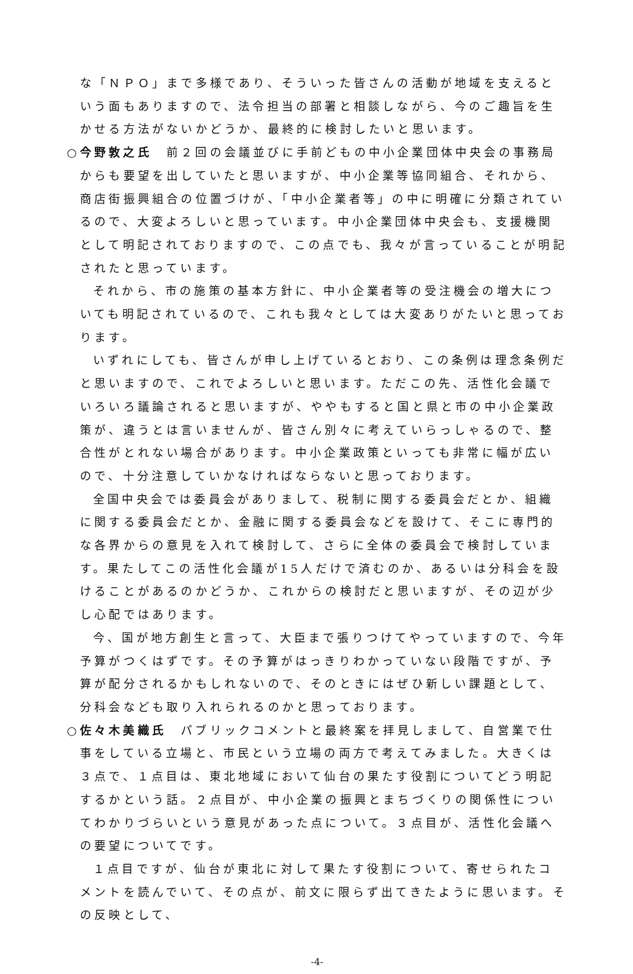な「ＮＰＯ」まで多様であり、そういった皆さんの活動が地域を支えるという面もありますので、法令担当の部署と相談しながら、今のご趣旨を生かせる方法がないかどうか、最終的に検討したいと思います。
○今野敦之氏　前２回の会議並びに手前どもの中小企業団体中央会の事務局からも要望を出していたと思いますが、中小企業等協同組合、それから、商店街振興組合の位置づけが、「中小企業者等」の中に明確に分類されているので、大変よろしいと思っています。中小企業団体中央会も、支援機関として明記されておりますので、この点でも、我々が言っていることが明記されたと思っています。
それから、市の施策の基本方針に、中小企業者等の受注機会の増大についても明記されているので、これも我々としては大変ありがたいと思っております。
いずれにしても、皆さんが申し上げているとおり、この条例は理念条例だと思いますので、これでよろしいと思います。ただこの先、活性化会議でいろいろ議論されると思いますが、ややもすると国と県と市の中小企業政策が、違うとは言いませんが、皆さん別々に考えていらっしゃるので、整合性がとれない場合があります。中小企業政策といっても非常に幅が広いので、十分注意していかなければならないと思っております。
全国中央会では委員会がありまして、税制に関する委員会だとか、組織に関する委員会だとか、金融に関する委員会などを設けて、そこに専門的な各界からの意見を入れて検討して、さらに全体の委員会で検討しています。果たしてこの活性化会議が15人だけで済むのか、あるいは分科会を設けることがあるのかどうか、これからの検討だと思いますが、その辺が少し心配ではあります。
今、国が地方創生と言って、大臣まで張りつけてやっていますので、今年予算がつくはずです。その予算がはっきりわかっていない段階ですが、予算が配分されるかもしれないので、そのときにはぜひ新しい課題として、分科会なども取り入れられるのかと思っております。
○佐々木美織氏　パブリックコメントと最終案を拝見しまして、自営業で仕事をしている立場と、市民という立場の両方で考えてみました。大きくは３点で、１点目は、東北地域において仙台の果たす役割についてどう明記するかという話。２点目が、中小企業の振興とまちづくりの関係性についてわかりづらいという意見があった点について。３点目が、活性化会議への要望についてです。
１点目ですが、仙台が東北に対して果たす役割について、寄せられたコメントを読んでいて、その点が、前文に限らず出てきたように思います。その反映として、
-4-